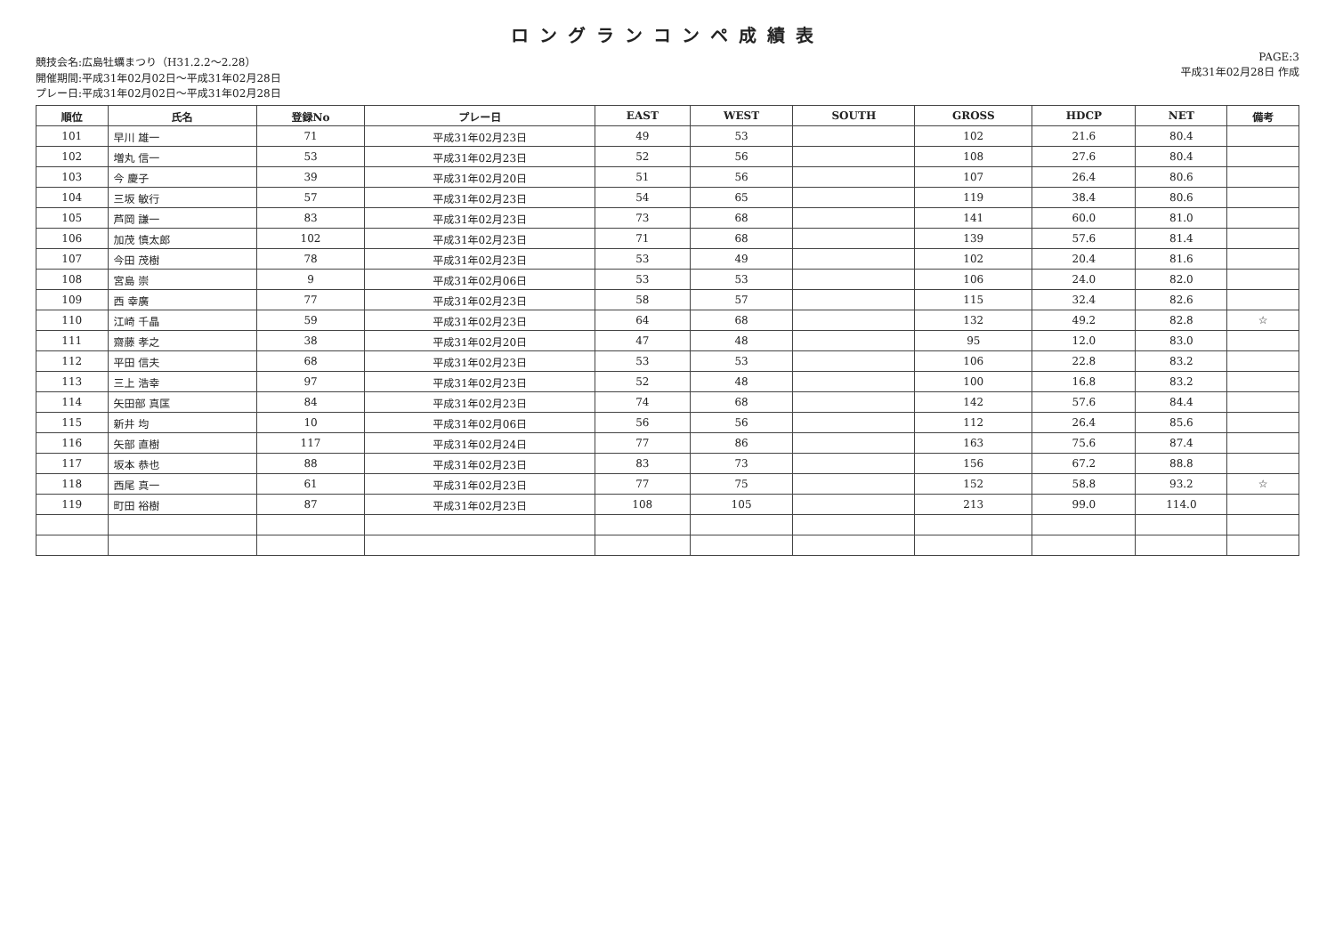ロングランコンペ成績表
競技会名:広島牡蠣まつり（H31.2.2～2.28）
開催期間:平成31年02月02日～平成31年02月28日
プレー日:平成31年02月02日～平成31年02月28日
PAGE:3
平成31年02月28日 作成
| 順位 | 氏名 | 登録No | プレー日 | EAST | WEST | SOUTH | GROSS | HDCP | NET | 備考 |
| --- | --- | --- | --- | --- | --- | --- | --- | --- | --- | --- |
| 101 | 早川 雄一 | 71 | 平成31年02月23日 | 49 | 53 | | 102 | 21.6 | 80.4 | |
| 102 | 増丸 信一 | 53 | 平成31年02月23日 | 52 | 56 | | 108 | 27.6 | 80.4 | |
| 103 | 今 慶子 | 39 | 平成31年02月20日 | 51 | 56 | | 107 | 26.4 | 80.6 | |
| 104 | 三坂 敏行 | 57 | 平成31年02月23日 | 54 | 65 | | 119 | 38.4 | 80.6 | |
| 105 | 芦岡 謙一 | 83 | 平成31年02月23日 | 73 | 68 | | 141 | 60.0 | 81.0 | |
| 106 | 加茂 慎太郎 | 102 | 平成31年02月23日 | 71 | 68 | | 139 | 57.6 | 81.4 | |
| 107 | 今田 茂樹 | 78 | 平成31年02月23日 | 53 | 49 | | 102 | 20.4 | 81.6 | |
| 108 | 宮島 崇 | 9 | 平成31年02月06日 | 53 | 53 | | 106 | 24.0 | 82.0 | |
| 109 | 西 幸廣 | 77 | 平成31年02月23日 | 58 | 57 | | 115 | 32.4 | 82.6 | |
| 110 | 江崎 千晶 | 59 | 平成31年02月23日 | 64 | 68 | | 132 | 49.2 | 82.8 | ☆ |
| 111 | 齋藤 孝之 | 38 | 平成31年02月20日 | 47 | 48 | | 95 | 12.0 | 83.0 | |
| 112 | 平田 信夫 | 68 | 平成31年02月23日 | 53 | 53 | | 106 | 22.8 | 83.2 | |
| 113 | 三上 浩幸 | 97 | 平成31年02月23日 | 52 | 48 | | 100 | 16.8 | 83.2 | |
| 114 | 矢田部 真匡 | 84 | 平成31年02月23日 | 74 | 68 | | 142 | 57.6 | 84.4 | |
| 115 | 新井 均 | 10 | 平成31年02月06日 | 56 | 56 | | 112 | 26.4 | 85.6 | |
| 116 | 矢部 直樹 | 117 | 平成31年02月24日 | 77 | 86 | | 163 | 75.6 | 87.4 | |
| 117 | 坂本 恭也 | 88 | 平成31年02月23日 | 83 | 73 | | 156 | 67.2 | 88.8 | |
| 118 | 西尾 真一 | 61 | 平成31年02月23日 | 77 | 75 | | 152 | 58.8 | 93.2 | ☆ |
| 119 | 町田 裕樹 | 87 | 平成31年02月23日 | 108 | 105 | | 213 | 99.0 | 114.0 | |